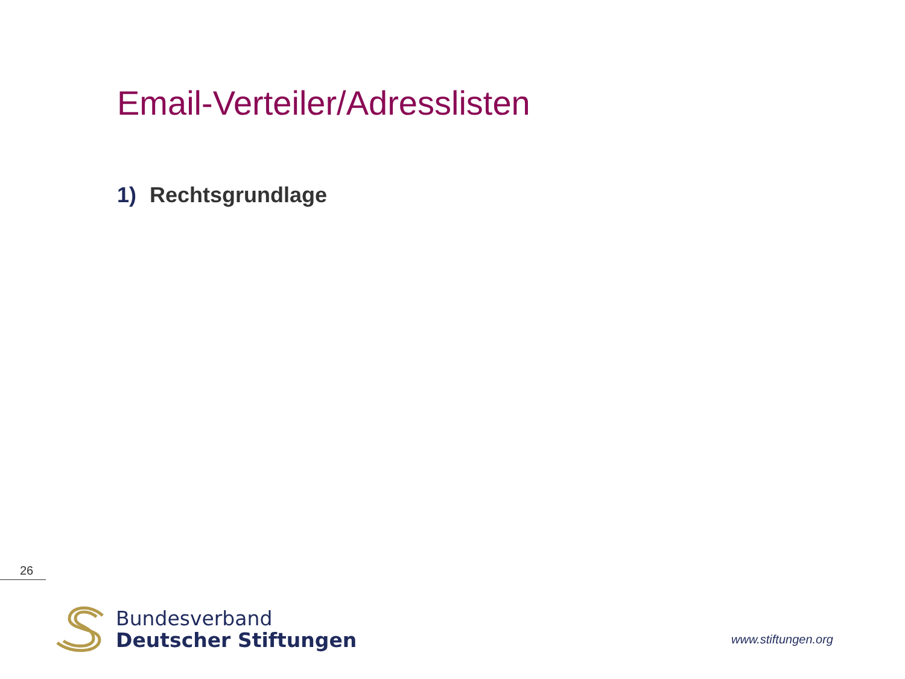Email-Verteiler/Adresslisten
1) Rechtsgrundlage
26
Bundesverband
Deutscher Stiftungen
www.stiftungen.org